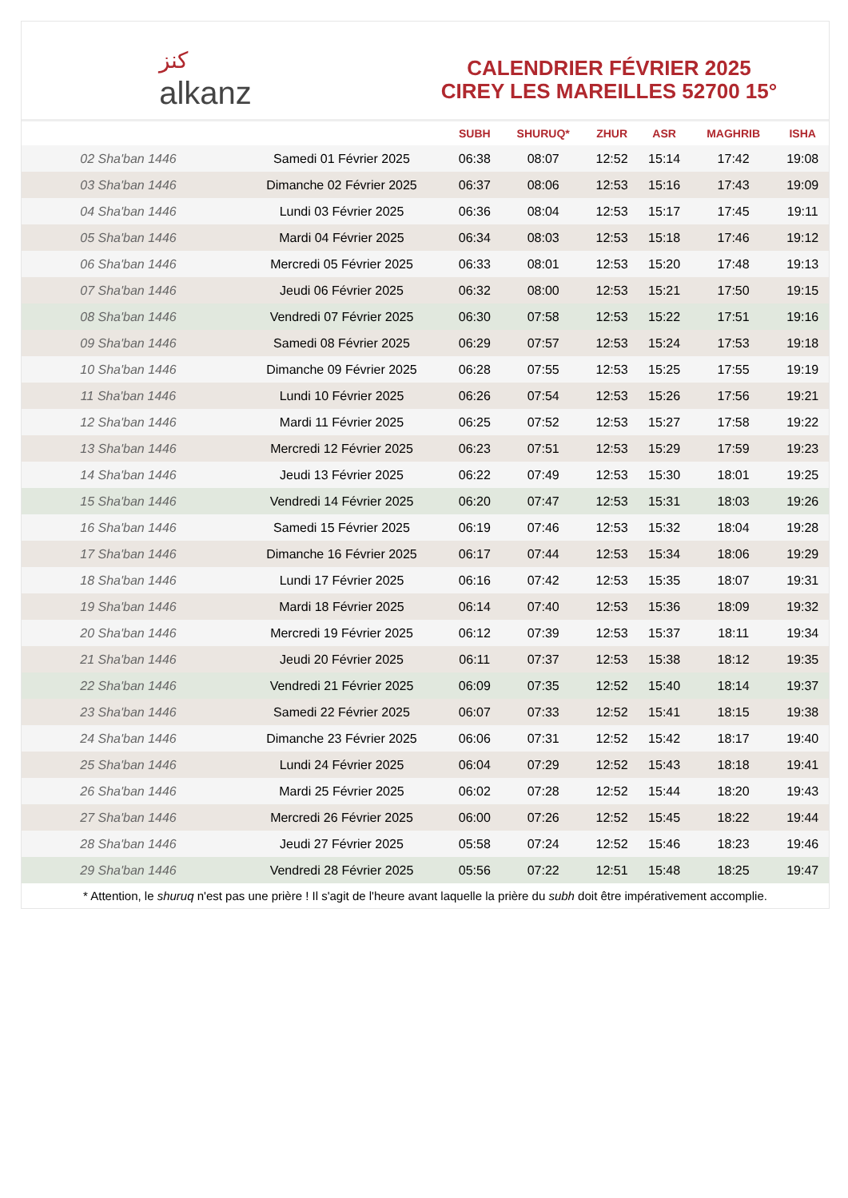ﻛﻨﺰ
alkanz
CALENDRIER FÉVRIER 2025
CIREY LES MAREILLES 52700 15°
| | | SUBH | SHURUQ* | ZHUR | ASR | MAGHRIB | ISHA |
| --- | --- | --- | --- | --- | --- | --- | --- |
| 02 Sha'ban 1446 | Samedi 01 Février 2025 | 06:38 | 08:07 | 12:52 | 15:14 | 17:42 | 19:08 |
| 03 Sha'ban 1446 | Dimanche 02 Février 2025 | 06:37 | 08:06 | 12:53 | 15:16 | 17:43 | 19:09 |
| 04 Sha'ban 1446 | Lundi 03 Février 2025 | 06:36 | 08:04 | 12:53 | 15:17 | 17:45 | 19:11 |
| 05 Sha'ban 1446 | Mardi 04 Février 2025 | 06:34 | 08:03 | 12:53 | 15:18 | 17:46 | 19:12 |
| 06 Sha'ban 1446 | Mercredi 05 Février 2025 | 06:33 | 08:01 | 12:53 | 15:20 | 17:48 | 19:13 |
| 07 Sha'ban 1446 | Jeudi 06 Février 2025 | 06:32 | 08:00 | 12:53 | 15:21 | 17:50 | 19:15 |
| 08 Sha'ban 1446 | Vendredi 07 Février 2025 | 06:30 | 07:58 | 12:53 | 15:22 | 17:51 | 19:16 |
| 09 Sha'ban 1446 | Samedi 08 Février 2025 | 06:29 | 07:57 | 12:53 | 15:24 | 17:53 | 19:18 |
| 10 Sha'ban 1446 | Dimanche 09 Février 2025 | 06:28 | 07:55 | 12:53 | 15:25 | 17:55 | 19:19 |
| 11 Sha'ban 1446 | Lundi 10 Février 2025 | 06:26 | 07:54 | 12:53 | 15:26 | 17:56 | 19:21 |
| 12 Sha'ban 1446 | Mardi 11 Février 2025 | 06:25 | 07:52 | 12:53 | 15:27 | 17:58 | 19:22 |
| 13 Sha'ban 1446 | Mercredi 12 Février 2025 | 06:23 | 07:51 | 12:53 | 15:29 | 17:59 | 19:23 |
| 14 Sha'ban 1446 | Jeudi 13 Février 2025 | 06:22 | 07:49 | 12:53 | 15:30 | 18:01 | 19:25 |
| 15 Sha'ban 1446 | Vendredi 14 Février 2025 | 06:20 | 07:47 | 12:53 | 15:31 | 18:03 | 19:26 |
| 16 Sha'ban 1446 | Samedi 15 Février 2025 | 06:19 | 07:46 | 12:53 | 15:32 | 18:04 | 19:28 |
| 17 Sha'ban 1446 | Dimanche 16 Février 2025 | 06:17 | 07:44 | 12:53 | 15:34 | 18:06 | 19:29 |
| 18 Sha'ban 1446 | Lundi 17 Février 2025 | 06:16 | 07:42 | 12:53 | 15:35 | 18:07 | 19:31 |
| 19 Sha'ban 1446 | Mardi 18 Février 2025 | 06:14 | 07:40 | 12:53 | 15:36 | 18:09 | 19:32 |
| 20 Sha'ban 1446 | Mercredi 19 Février 2025 | 06:12 | 07:39 | 12:53 | 15:37 | 18:11 | 19:34 |
| 21 Sha'ban 1446 | Jeudi 20 Février 2025 | 06:11 | 07:37 | 12:53 | 15:38 | 18:12 | 19:35 |
| 22 Sha'ban 1446 | Vendredi 21 Février 2025 | 06:09 | 07:35 | 12:52 | 15:40 | 18:14 | 19:37 |
| 23 Sha'ban 1446 | Samedi 22 Février 2025 | 06:07 | 07:33 | 12:52 | 15:41 | 18:15 | 19:38 |
| 24 Sha'ban 1446 | Dimanche 23 Février 2025 | 06:06 | 07:31 | 12:52 | 15:42 | 18:17 | 19:40 |
| 25 Sha'ban 1446 | Lundi 24 Février 2025 | 06:04 | 07:29 | 12:52 | 15:43 | 18:18 | 19:41 |
| 26 Sha'ban 1446 | Mardi 25 Février 2025 | 06:02 | 07:28 | 12:52 | 15:44 | 18:20 | 19:43 |
| 27 Sha'ban 1446 | Mercredi 26 Février 2025 | 06:00 | 07:26 | 12:52 | 15:45 | 18:22 | 19:44 |
| 28 Sha'ban 1446 | Jeudi 27 Février 2025 | 05:58 | 07:24 | 12:52 | 15:46 | 18:23 | 19:46 |
| 29 Sha'ban 1446 | Vendredi 28 Février 2025 | 05:56 | 07:22 | 12:51 | 15:48 | 18:25 | 19:47 |
* Attention, le shuruq n'est pas une prière ! Il s'agit de l'heure avant laquelle la prière du subh doit être impérativement accomplie.